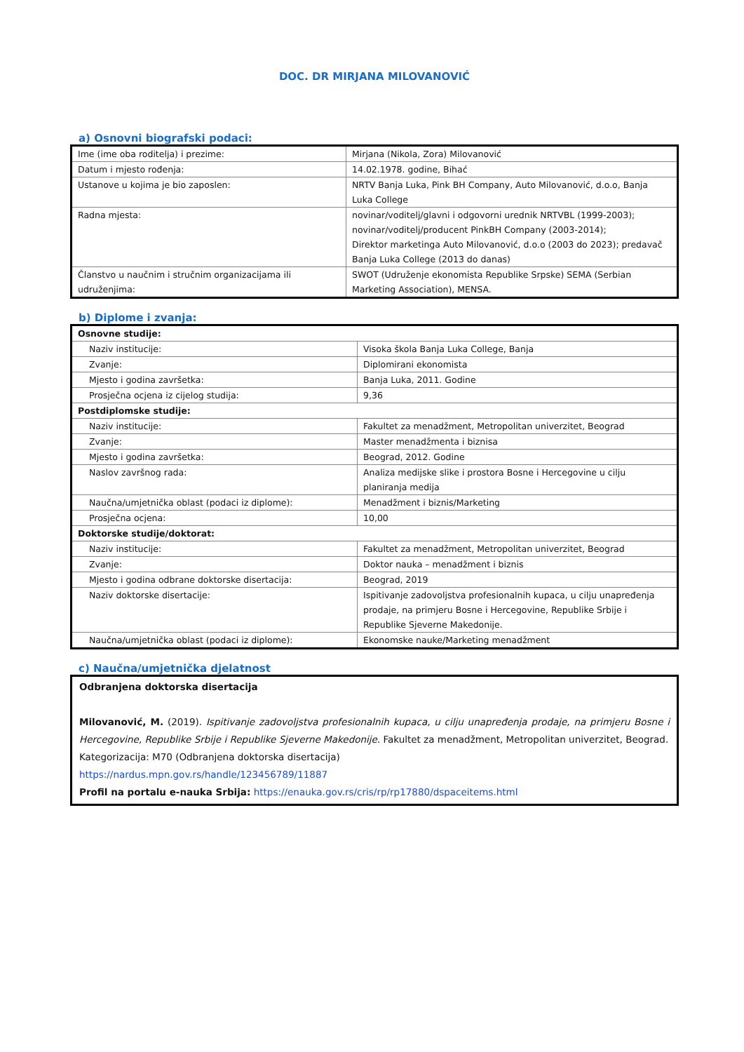DOC. DR MIRJANA MILOVANOVIĆ
a) Osnovni biografski podaci:
| Ime (ime oba roditelja) i prezime: | Mirjana (Nikola, Zora) Milovanović |
| Datum i mjesto rođenja: | 14.02.1978. godine, Bihać |
| Ustanove u kojima je bio zaposlen: | NRTV Banja Luka, Pink BH Company, Auto Milovanović, d.o.o, Banja Luka College |
| Radna mjesta: | novinar/voditelj/glavni i odgovorni urednik NRTVBL (1999-2003); novinar/voditelj/producent PinkBH Company (2003-2014); Direktor marketinga Auto Milovanović, d.o.o (2003 do 2023); predavač Banja Luka College (2013 do danas) |
| Članstvo u naučnim i stručnim organizacijama ili udruženjima: | SWOT (Udruženje ekonomista Republike Srpske) SEMA (Serbian Marketing Association), MENSA. |
b) Diplome i zvanja:
| Osnovne studije: | |
| Naziv institucije: | Visoka škola Banja Luka College, Banja |
| Zvanje: | Diplomirani ekonomista |
| Mjesto i godina završetka: | Banja Luka, 2011. Godine |
| Prosječna ocjena iz cijelog studija: | 9,36 |
| Postdiplomske studije: | |
| Naziv institucije: | Fakultet za menadžment, Metropolitan univerzitet, Beograd |
| Zvanje: | Master menadžmenta i biznisa |
| Mjesto i godina završetka: | Beograd, 2012. Godine |
| Naslov završnog rada: | Analiza medijske slike i prostora Bosne i Hercegovine u cilju planiranja medija |
| Naučna/umjetnička oblast (podaci iz diplome): | Menadžment i biznis/Marketing |
| Prosječna ocjena: | 10,00 |
| Doktorske studije/doktorat: | |
| Naziv institucije: | Fakultet za menadžment, Metropolitan univerzitet, Beograd |
| Zvanje: | Doktor nauka – menadžment i biznis |
| Mjesto i godina odbrane doktorske disertacija: | Beograd, 2019 |
| Naziv doktorske disertacije: | Ispitivanje zadovoljstva profesionalnih kupaca, u cilju unapređenja prodaje, na primjeru Bosne i Hercegovine, Republike Srbije i Republike Sjeverne Makedonije. |
| Naučna/umjetnička oblast (podaci iz diplome): | Ekonomske nauke/Marketing menadžment |
c) Naučna/umjetnička djelatnost
Odbranjena doktorska disertacija
Milovanović, M. (2019). Ispitivanje zadovoljstva profesionalnih kupaca, u cilju unapređenja prodaje, na primjeru Bosne i Hercegovine, Republike Srbije i Republike Sjeverne Makedonije. Fakultet za menadžment, Metropolitan univerzitet, Beograd.
Kategorizacija: M70 (Odbranjena doktorska disertacija)
https://nardus.mpn.gov.rs/handle/123456789/11887
Profil na portalu e-nauka Srbija: https://enauka.gov.rs/cris/rp/rp17880/dspaceitems.html